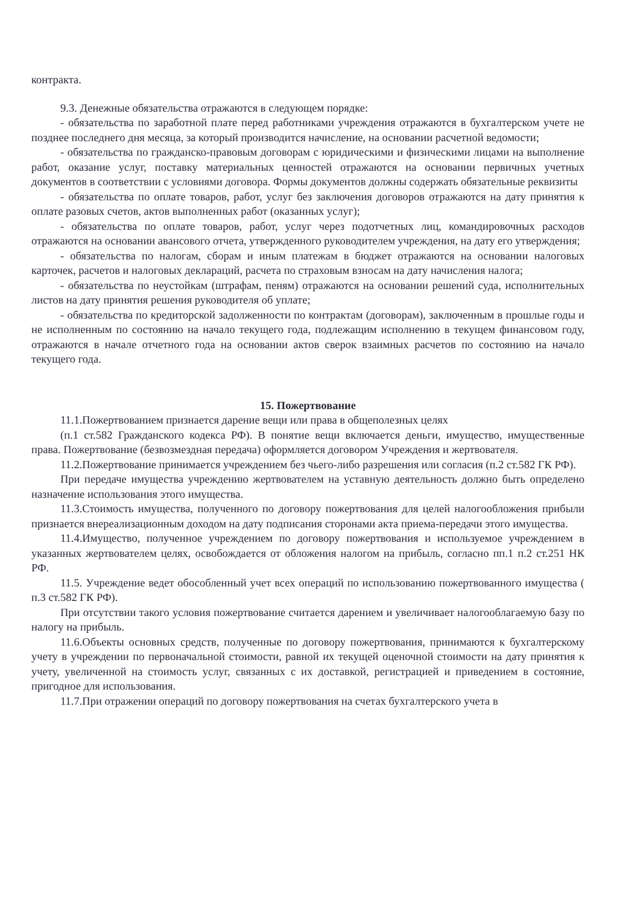контракта.
9.3. Денежные обязательства отражаются в следующем порядке:
- обязательства по заработной плате перед работниками учреждения отражаются в бухгалтерском учете не позднее последнего дня месяца, за который производится начисление, на основании расчетной ведомости;
- обязательства по гражданско-правовым договорам с юридическими и физическими лицами на выполнение работ, оказание услуг, поставку материальных ценностей отражаются на основании первичных учетных документов в соответствии с условиями договора. Формы документов должны содержать обязательные реквизиты
- обязательства по оплате товаров, работ, услуг без заключения договоров отражаются на дату принятия к оплате разовых счетов, актов выполненных работ (оказанных услуг);
- обязательства по оплате товаров, работ, услуг через подотчетных лиц, командировочных расходов отражаются на основании авансового отчета, утвержденного руководителем учреждения, на дату его утверждения;
- обязательства по налогам, сборам и иным платежам в бюджет отражаются на основании налоговых карточек, расчетов и налоговых деклараций, расчета по страховым взносам на дату начисления налога;
- обязательства по неустойкам (штрафам, пеням) отражаются на основании решений суда, исполнительных листов на дату принятия решения руководителя об уплате;
- обязательства по кредиторской задолженности по контрактам (договорам), заключенным в прошлые годы и не исполненным по состоянию на начало текущего года, подлежащим исполнению в текущем финансовом году, отражаются в начале отчетного года на основании актов сверок взаимных расчетов по состоянию на начало текущего года.
15. Пожертвование
11.1.Пожертвованием признается дарение вещи или права в общеполезных целях
(п.1 ст.582 Гражданского кодекса РФ). В понятие вещи включается деньги, имущество, имущественные права. Пожертвование (безвозмездная передача) оформляется договором Учреждения и жертвователя.
11.2.Пожертвование принимается учреждением без чьего-либо разрешения или согласия (п.2 ст.582 ГК РФ).
При передаче имущества учреждению жертвователем на уставную деятельность должно быть определено назначение использования этого имущества.
11.3.Стоимость имущества, полученного по договору пожертвования для целей налогообложения прибыли признается внереализационным доходом на дату подписания сторонами акта приема-передачи этого имущества.
11.4.Имущество, полученное учреждением по договору пожертвования и используемое учреждением в указанных жертвователем целях, освобождается от обложения налогом на прибыль, согласно пп.1 п.2 ст.251 НК РФ.
11.5. Учреждение ведет обособленный учет всех операций по использованию пожертвованного имущества ( п.3 ст.582 ГК РФ).
При отсутствии такого условия пожертвование считается дарением и увеличивает налогооблагаемую базу по налогу на прибыль.
11.6.Объекты основных средств, полученные по договору пожертвования, принимаются к бухгалтерскому учету в учреждении по первоначальной стоимости, равной их текущей оценочной стоимости на дату принятия к учету, увеличенной на стоимость услуг, связанных с их доставкой, регистрацией и приведением в состояние, пригодное для использования.
11.7.При отражении операций по договору пожертвования на счетах бухгалтерского учета в